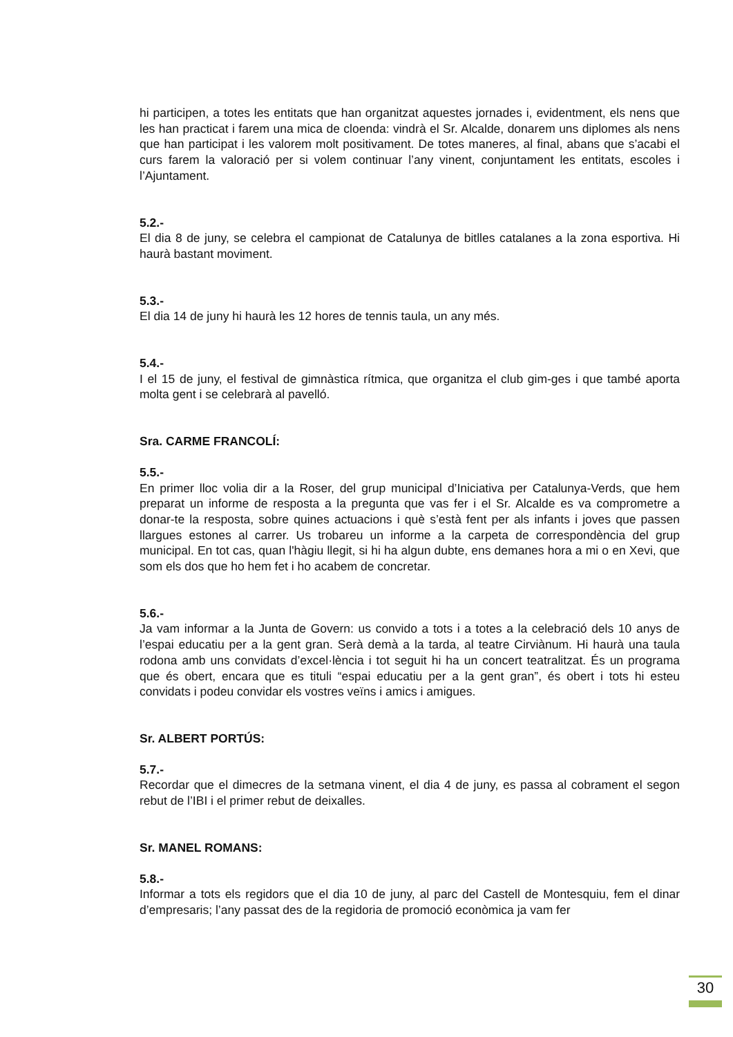hi participen, a totes les entitats que han organitzat aquestes jornades i, evidentment, els nens que les han practicat i farem una mica de cloenda: vindrà el Sr. Alcalde, donarem uns diplomes als nens que han participat i les valorem molt positivament. De totes maneres, al final, abans que s’acabi el curs farem la valoració per si volem continuar l’any vinent, conjuntament les entitats, escoles i l’Ajuntament.
5.2.-
El dia 8 de juny, se celebra el campionat de Catalunya de bitlles catalanes a la zona esportiva. Hi haurà bastant moviment.
5.3.-
El dia 14 de juny hi haurà les 12 hores de tennis taula, un any més.
5.4.-
I el 15 de juny, el festival de gimnàstica rítmica, que organitza el club gim-ges i que també aporta molta gent i se celebrarà al pavelló.
Sra. CARME FRANCOLÍ:
5.5.-
En primer lloc volia dir a la Roser, del grup municipal d’Iniciativa per Catalunya-Verds, que hem preparat un informe de resposta a la pregunta que vas fer i el Sr. Alcalde es va comprometre a donar-te la resposta, sobre quines actuacions i què s’està fent per als infants i joves que passen llargues estones al carrer. Us trobareu un informe a la carpeta de correspondència del grup municipal. En tot cas, quan l'hàgiu llegit, si hi ha algun dubte, ens demanes hora a mi o en Xevi, que som els dos que ho hem fet i ho acabem de concretar.
5.6.-
Ja vam informar a la Junta de Govern: us convido a tots i a totes a la celebració dels 10 anys de l’espai educatiu per a la gent gran. Serà demà a la tarda, al teatre Cirviànum. Hi haurà una taula rodona amb uns convidats d’excel·lència i tot seguit hi ha un concert teatralitzat. És un programa que és obert, encara que es tituli “espai educatiu per a la gent gran”, és obert i tots hi esteu convidats i podeu convidar els vostres veïns i amics i amigues.
Sr. ALBERT PORTÚS:
5.7.-
Recordar que el dimecres de la setmana vinent, el dia 4 de juny, es passa al cobrament el segon rebut de l’IBI i el primer rebut de deixalles.
Sr. MANEL ROMANS:
5.8.-
Informar a tots els regidors que el dia 10 de juny, al parc del Castell de Montesquiu, fem el dinar d’empresaris; l’any passat des de la regidoria de promoció econòmica ja vam fer
30